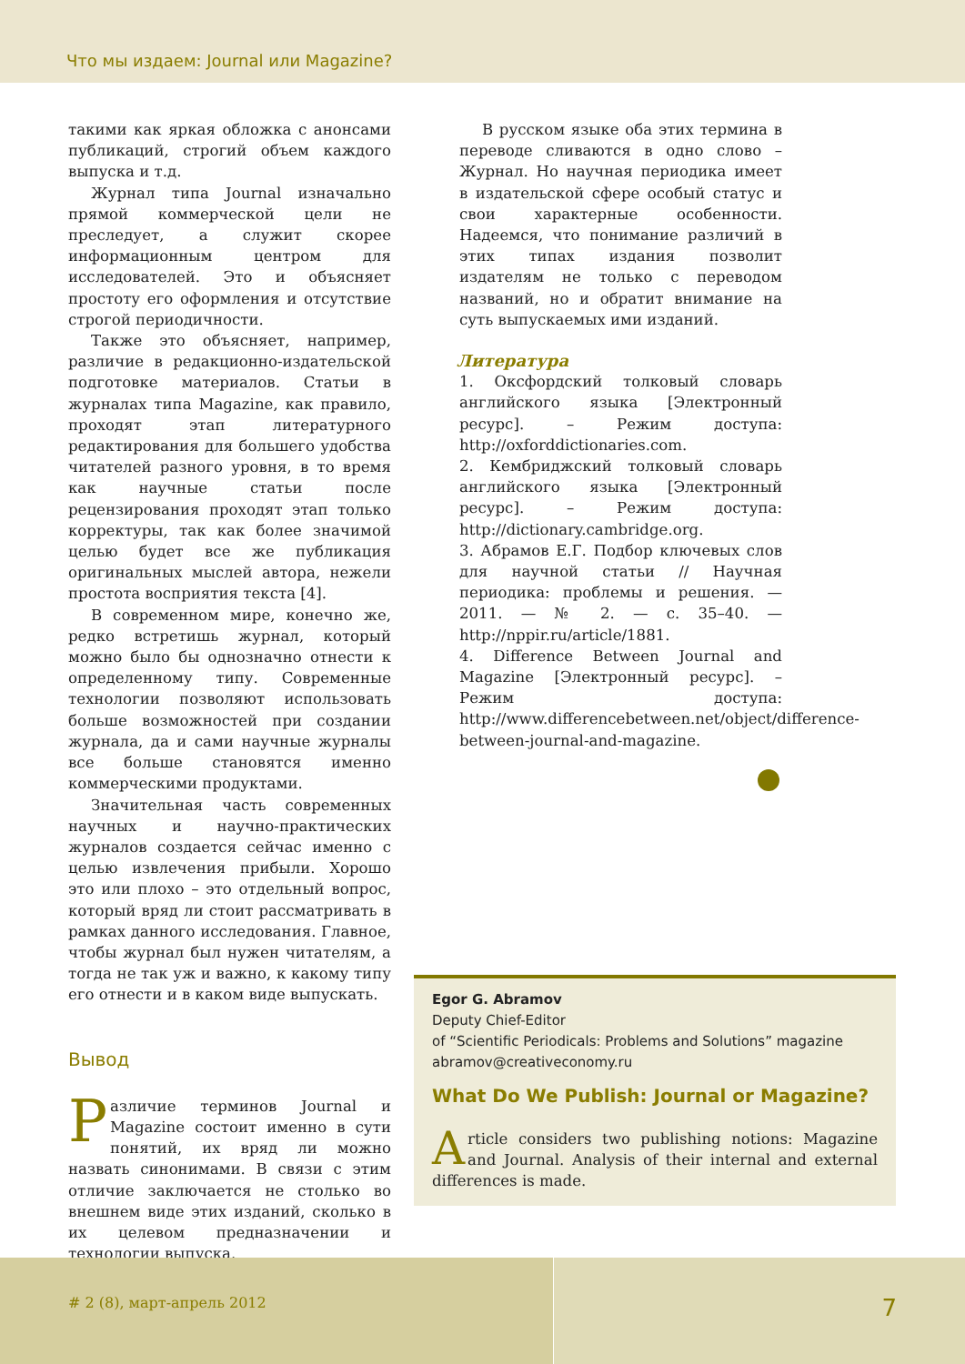Что мы издаем: Journal или Magazine?
такими как яркая обложка с анонсами публикаций, строгий объем каждого выпуска и т.д.
Журнал типа Journal изначально прямой коммерческой цели не преследует, а служит скорее информационным центром для исследователей. Это и объясняет простоту его оформления и отсутствие строгой периодичности.
Также это объясняет, например, различие в редакционно-издательской подготовке материалов. Статьи в журналах типа Magazine, как правило, проходят этап литературного редактирования для большего удобства читателей разного уровня, в то время как научные статьи после рецензирования проходят этап только корректуры, так как более значимой целью будет все же публикация оригинальных мыслей автора, нежели простота восприятия текста [4].
В современном мире, конечно же, редко встретишь журнал, который можно было бы однозначно отнести к определенному типу. Современные технологии позволяют использовать больше возможностей при создании журнала, да и сами научные журналы все больше становятся именно коммерческими продуктами.
Значительная часть современных научных и научно-практических журналов создается сейчас именно с целью извлечения прибыли. Хорошо это или плохо – это отдельный вопрос, который вряд ли стоит рассматривать в рамках данного исследования. Главное, чтобы журнал был нужен читателям, а тогда не так уж и важно, к какому типу его отнести и в каком виде выпускать.
Вывод
Различие терминов Journal и Magazine состоит именно в сути понятий, их вряд ли можно назвать синонимами. В связи с этим отличие заключается не столько во внешнем виде этих изданий, сколько в их целевом предназначении и технологии выпуска.
В русском языке оба этих термина в переводе сливаются в одно слово – Журнал. Но научная периодика имеет в издательской сфере особый статус и свои характерные особенности. Надеемся, что понимание различий в этих типах издания позволит издателям не только с переводом названий, но и обратит внимание на суть выпускаемых ими изданий.
Литература
1. Оксфордский толковый словарь английского языка [Электронный ресурс]. – Режим доступа: http://oxforddictionaries.com.
2. Кембриджский толковый словарь английского языка [Электронный ресурс]. – Режим доступа: http://dictionary.cambridge.org.
3. Абрамов Е.Г. Подбор ключевых слов для научной статьи // Научная периодика: проблемы и решения. — 2011. — № 2. — с. 35–40. — http://nppir.ru/article/1881.
4. Difference Between Journal and Magazine [Электронный ресурс]. – Режим доступа: http://www.differencebetween.net/object/difference-between-journal-and-magazine.
Egor G. Abramov
Deputy Chief-Editor
of “Scientific Periodicals: Problems and Solutions” magazine
abramov@creativeconomy.ru
What Do We Publish: Journal or Magazine?
Article considers two publishing notions: Magazine and Journal. Analysis of their internal and external differences is made.
# 2 (8), март-апрель 2012
7